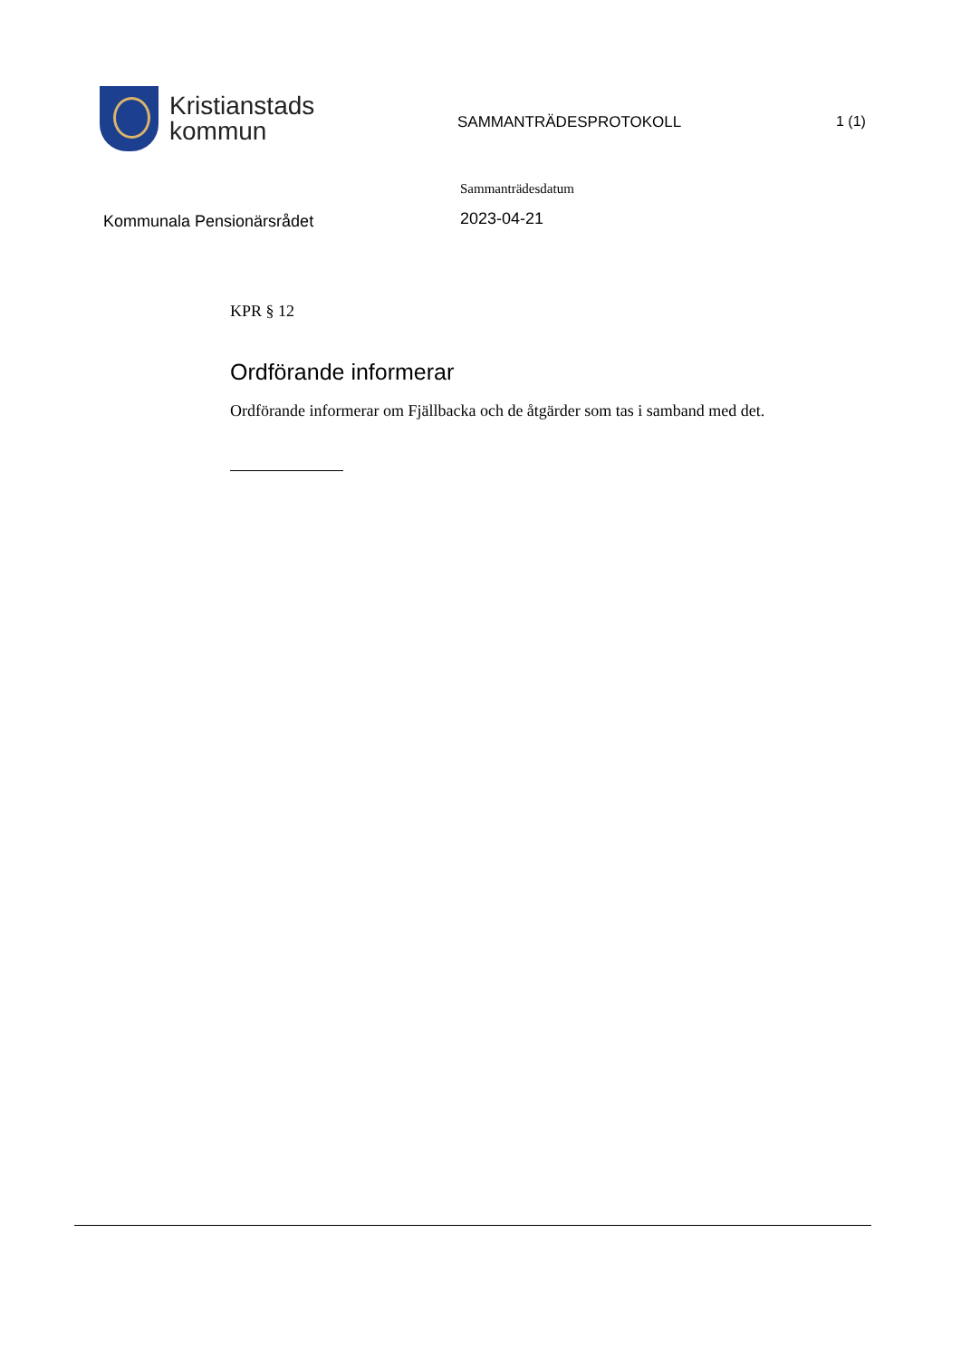Kristianstads
kommun
SAMMANTRÄDESPROTOKOLL 1 (1)
Kommunala Pensionärsrådet
Sammanträdesdatum
2023-04-21
KPR § 12
Ordförande informerar
Ordförande informerar om Fjällbacka och de åtgärder som tas i samband med det.